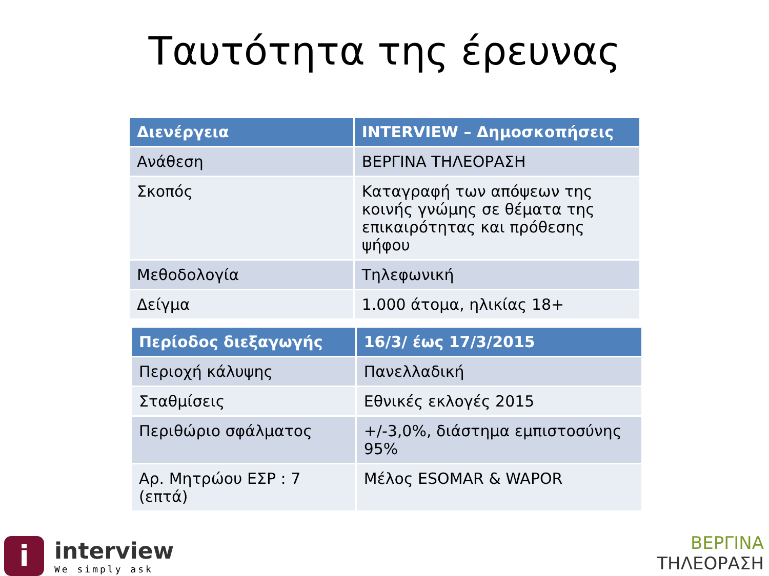Ταυτότητα της έρευνας
| Διενέργεια | INTERVIEW – Δημοσκοπήσεις |
| --- | --- |
| Ανάθεση | ΒΕΡΓΙΝΑ ΤΗΛΕΟΡΑΣΗ |
| Σκοπός | Καταγραφή των απόψεων της κοινής γνώμης σε θέματα της επικαιρότητας και πρόθεσης ψήφου |
| Μεθοδολογία | Τηλεφωνική |
| Δείγμα | 1.000 άτομα, ηλικίας 18+ |
| Περίοδος διεξαγωγής | 16/3/ έως 17/3/2015 |
| --- | --- |
| Περιοχή κάλυψης | Πανελλαδική |
| Σταθμίσεις | Εθνικές εκλογές 2015 |
| Περιθώριο σφάλματος | +/-3,0%, διάστημα εμπιστοσύνης 95% |
| Αρ. Μητρώου ΕΣΡ : 7 (επτά) | Μέλος ESOMAR & WAPOR |
i
interview
We simply ask
ΒΕΡΓΙΝΑ
ΤΗΛΕΟΡΑΣΗ